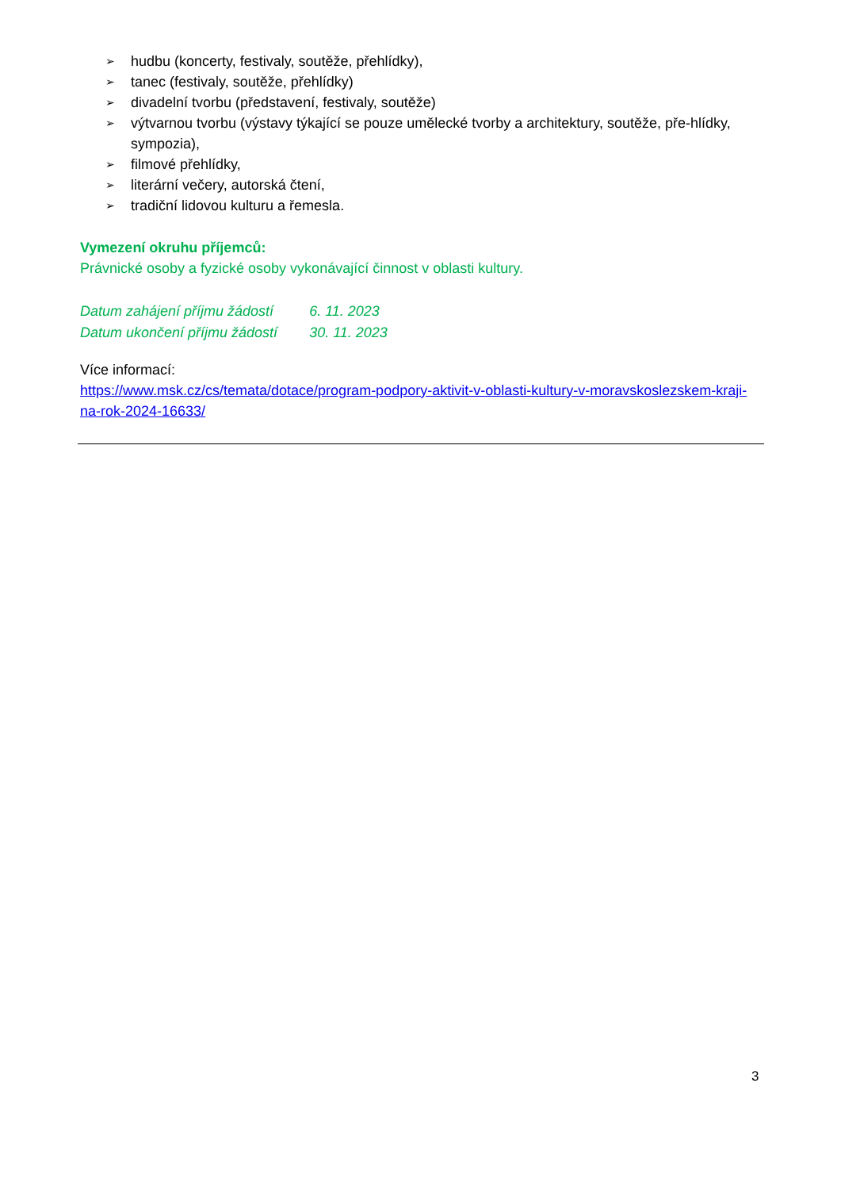➢ hudbu (koncerty, festivaly, soutěže, přehlídky),
➢ tanec (festivaly, soutěže, přehlídky)
➢ divadelní tvorbu (představení, festivaly, soutěže)
➢ výtvarnou tvorbu (výstavy týkající se pouze umělecké tvorby a architektury, soutěže, pře-hlídky, sympozia),
➢ filmové přehlídky,
➢ literární večery, autorská čtení,
➢ tradiční lidovou kulturu a řemesla.
Vymezení okruhu příjemců:
Právnické osoby a fyzické osoby vykonávající činnost v oblasti kultury.
| Datum zahájení příjmu žádostí | 6. 11. 2023 |
| Datum ukončení příjmu žádostí | 30. 11. 2023 |
Více informací:
https://www.msk.cz/cs/temata/dotace/program-podpory-aktivit-v-oblasti-kultury-v-moravskoslezskem-kraji-na-rok-2024-16633/
3